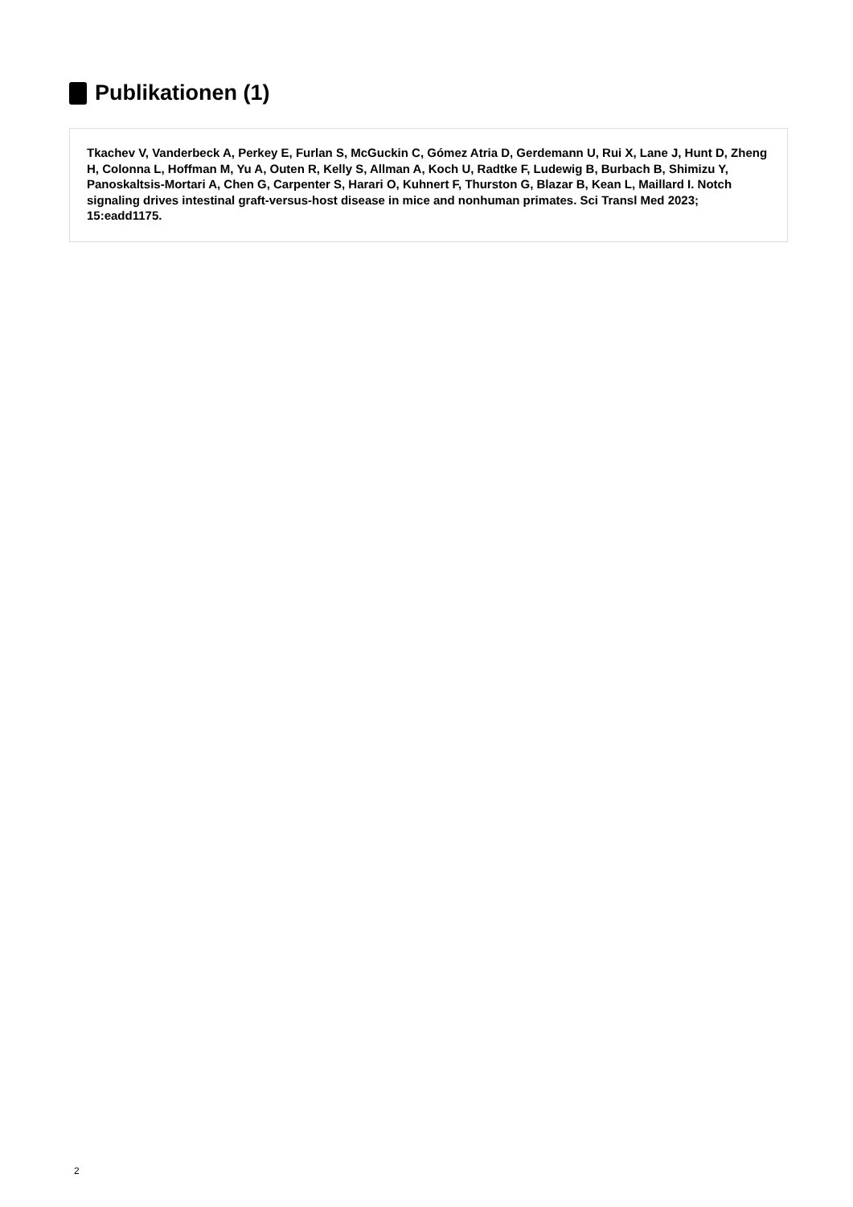Publikationen (1)
Tkachev V, Vanderbeck A, Perkey E, Furlan S, McGuckin C, Gómez Atria D, Gerdemann U, Rui X, Lane J, Hunt D, Zheng H, Colonna L, Hoffman M, Yu A, Outen R, Kelly S, Allman A, Koch U, Radtke F, Ludewig B, Burbach B, Shimizu Y, Panoskaltsis-Mortari A, Chen G, Carpenter S, Harari O, Kuhnert F, Thurston G, Blazar B, Kean L, Maillard I. Notch signaling drives intestinal graft-versus-host disease in mice and nonhuman primates. Sci Transl Med 2023; 15:eadd1175.
2